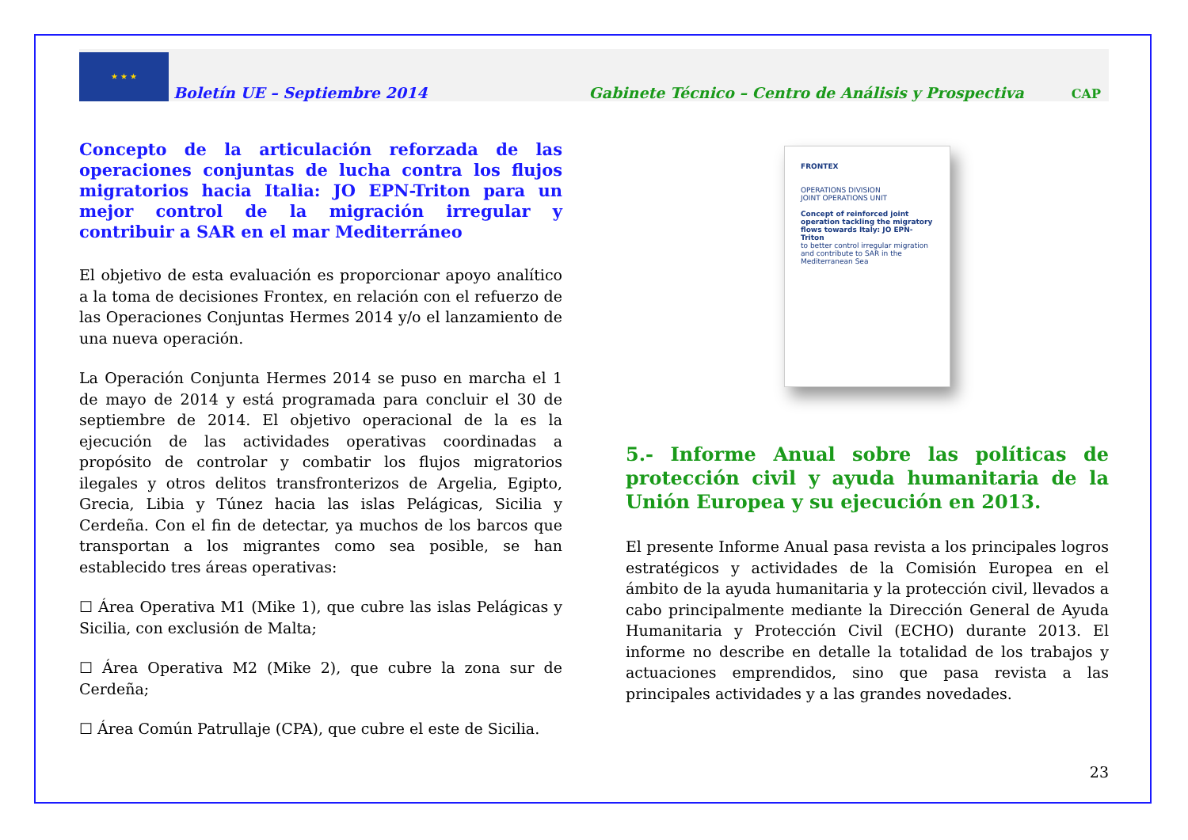★ ★ ★
Boletín UE – Septiembre 2014 Gabinete Técnico – Centro de Análisis y Prospectiva CAP
Concepto de la articulación reforzada de las operaciones conjuntas de lucha contra los flujos migratorios hacia Italia: JO EPN-Triton para un mejor control de la migración irregular y contribuir a SAR en el mar Mediterráneo
El objetivo de esta evaluación es proporcionar apoyo analítico a la toma de decisiones Frontex, en relación con el refuerzo de las Operaciones Conjuntas Hermes 2014 y/o el lanzamiento de una nueva operación.
La Operación Conjunta Hermes 2014 se puso en marcha el 1 de mayo de 2014 y está programada para concluir el 30 de septiembre de 2014. El objetivo operacional de la es la ejecución de las actividades operativas coordinadas a propósito de controlar y combatir los flujos migratorios ilegales y otros delitos transfronterizos de Argelia, Egipto, Grecia, Libia y Túnez hacia las islas Pelágicas, Sicilia y Cerdeña. Con el fin de detectar, ya muchos de los barcos que transportan a los migrantes como sea posible, se han establecido tres áreas operativas:
☐ Área Operativa M1 (Mike 1), que cubre las islas Pelágicas y Sicilia, con exclusión de Malta;
☐ Área Operativa M2 (Mike 2), que cubre la zona sur de Cerdeña;
☐ Área Común Patrullaje (CPA), que cubre el este de Sicilia.
FRONTEX
OPERATIONS DIVISION
JOINT OPERATIONS UNIT
Concept of reinforced joint operation tackling the migratory flows towards Italy: JO EPN-Triton
to better control irregular migration and contribute to SAR in the Mediterranean Sea
5.- Informe Anual sobre las políticas de protección civil y ayuda humanitaria de la Unión Europea y su ejecución en 2013.
El presente Informe Anual pasa revista a los principales logros estratégicos y actividades de la Comisión Europea en el ámbito de la ayuda humanitaria y la protección civil, llevados a cabo principalmente mediante la Dirección General de Ayuda Humanitaria y Protección Civil (ECHO) durante 2013. El informe no describe en detalle la totalidad de los trabajos y actuaciones emprendidos, sino que pasa revista a las principales actividades y a las grandes novedades.
23